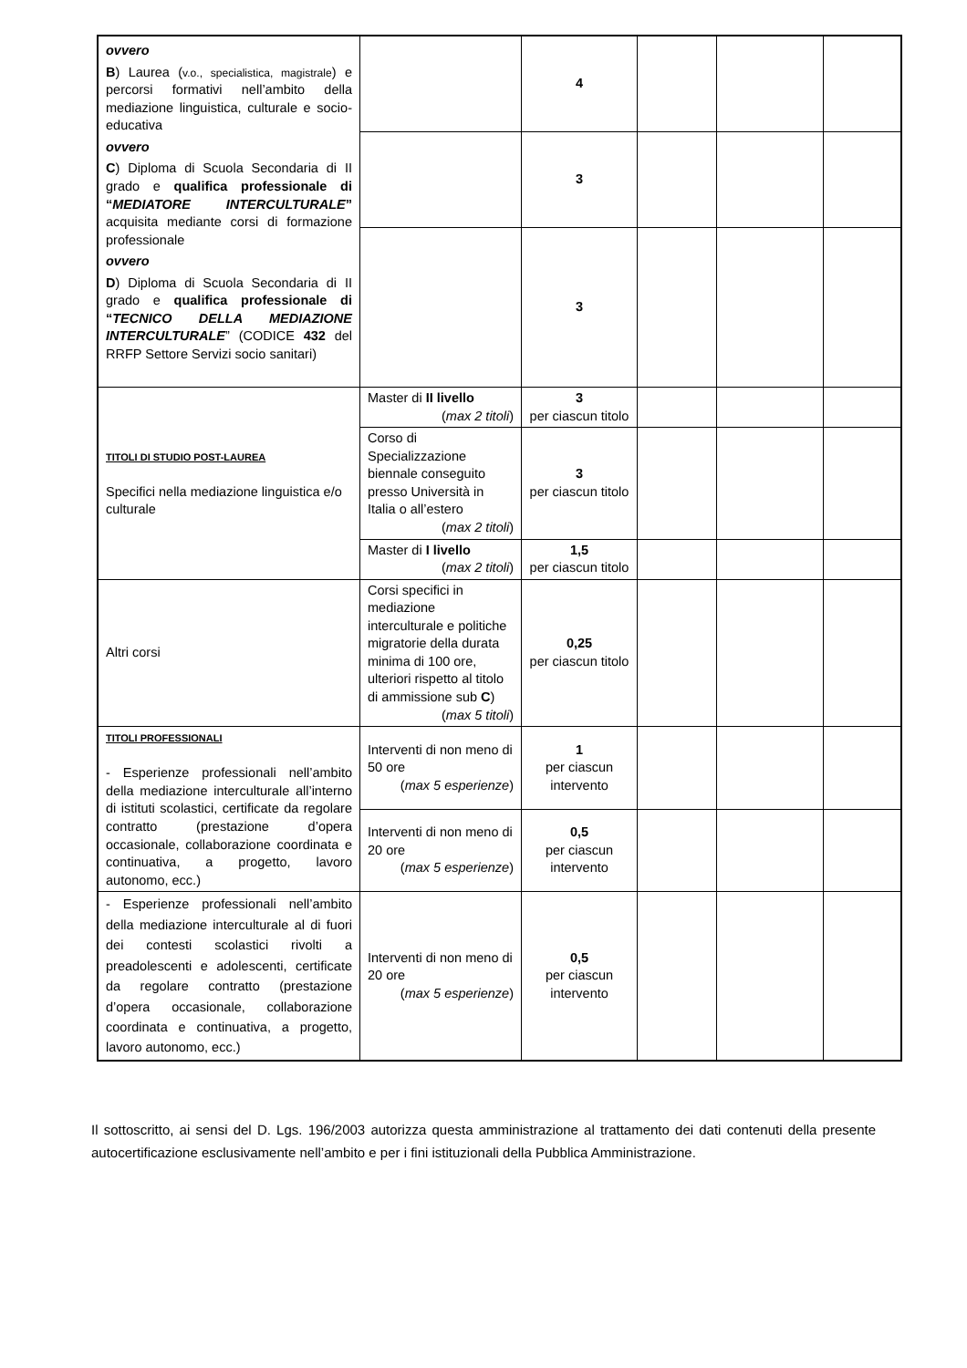| ovvero B ) Laurea ( v.o., specialistica, magistrale ) e percorsi formativi nell’ambito della mediazione linguistica, culturale e socio-educativa ovvero C ) Diploma di Scuola Secondaria di II grado e qualifica professionale di “ MEDIATORE INTERCULTURALE ” acquisita mediante corsi di formazione professionale ovvero D ) Diploma di Scuola Secondaria di II grado e qualifica professionale di “ TECNICO DELLA MEDIAZIONE INTERCULTURALE ” (CODICE 432 del RRFP Settore Servizi socio sanitari) | | 4 | | | |
| | | 3 | | | |
| | | 3 | | | |
| TITOLI DI STUDIO POST-LAUREA Specifici nella mediazione linguistica e/o culturale | Master di II livello ( max 2 titoli ) | 3 per ciascun titolo | | | |
| | Corso di Specializzazione biennale conseguito presso Università in Italia o all’estero ( max 2 titoli ) | 3 per ciascun titolo | | | |
| | Master di I livello ( max 2 titoli ) | 1,5 per ciascun titolo | | | |
| Altri corsi | Corsi specifici in mediazione interculturale e politiche migratorie della durata minima di 100 ore, ulteriori rispetto al titolo di ammissione sub C ) ( max 5 titoli ) | 0,25 per ciascun titolo | | | |
| TITOLI PROFESSIONALI - Esperienze professionali nell’ambito della mediazione interculturale all’interno di istituti scolastici, certificate da regolare contratto (prestazione d’opera occasionale, collaborazione coordinata e continuativa, a progetto, lavoro autonomo, ecc.) | Interventi di non meno di 50 ore ( max 5 esperienze ) | 1 per ciascun intervento | | | |
| | Interventi di non meno di 20 ore ( max 5 esperienze ) | 0,5 per ciascun intervento | | | |
| - Esperienze professionali nell’ambito della mediazione interculturale al di fuori dei contesti scolastici rivolti a preadolescenti e adolescenti, certificate da regolare contratto (prestazione d’opera occasionale, collaborazione coordinata e continuativa, a progetto, lavoro autonomo, ecc.) | Interventi di non meno di 20 ore ( max 5 esperienze ) | 0,5 per ciascun intervento | | | |
Il sottoscritto, ai sensi del D. Lgs. 196/2003 autorizza questa amministrazione al trattamento dei dati contenuti della presente autocertificazione esclusivamente nell’ambito e per i fini istituzionali della Pubblica Amministrazione.